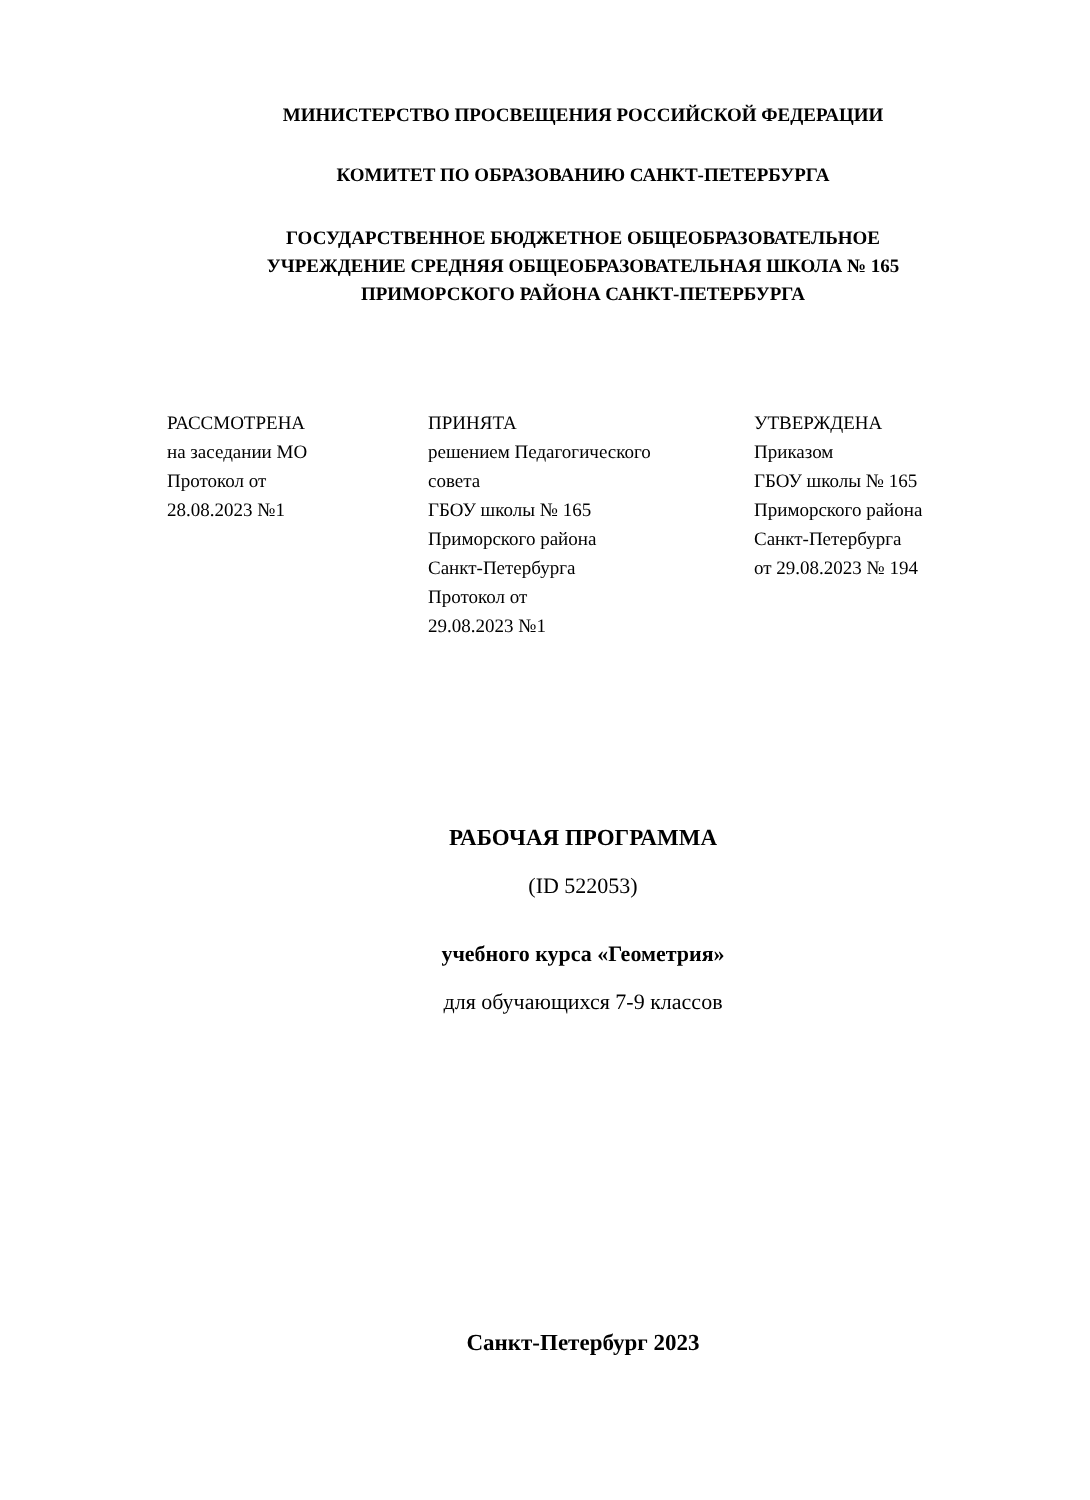МИНИСТЕРСТВО ПРОСВЕЩЕНИЯ РОССИЙСКОЙ ФЕДЕРАЦИИ
КОМИТЕТ ПО ОБРАЗОВАНИЮ САНКТ-ПЕТЕРБУРГА
ГОСУДАРСТВЕННОЕ БЮДЖЕТНОЕ ОБЩЕОБРАЗОВАТЕЛЬНОЕ
УЧРЕЖДЕНИЕ СРЕДНЯЯ ОБЩЕОБРАЗОВАТЕЛЬНАЯ ШКОЛА № 165
ПРИМОРСКОГО РАЙОНА САНКТ-ПЕТЕРБУРГА
РАССМОТРЕНА
на заседании МО
Протокол от
28.08.2023 №1
ПРИНЯТА
решением Педагогического
совета
ГБОУ школы № 165
Приморского района
Санкт-Петербурга
Протокол от
29.08.2023 №1
УТВЕРЖДЕНА
Приказом
ГБОУ школы № 165
Приморского района
Санкт-Петербурга
от 29.08.2023 № 194
РАБОЧАЯ ПРОГРАММА
(ID 522053)
учебного курса «Геометрия»
для обучающихся 7-9 классов
Санкт-Петербург 2023